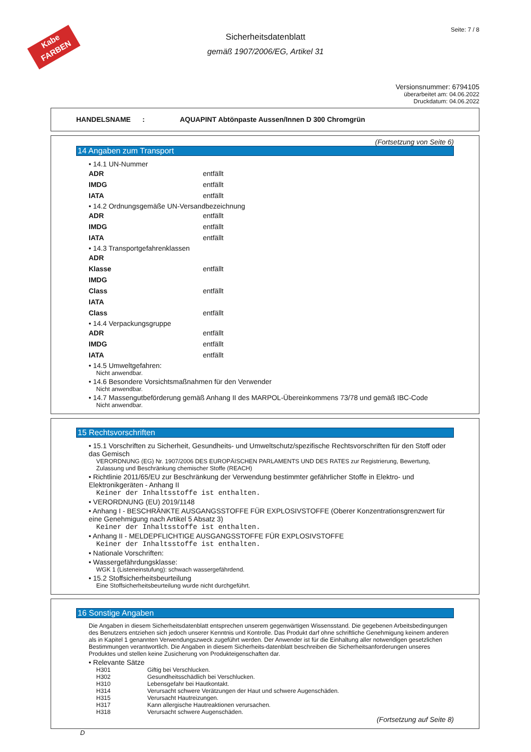Kabe
FARBEN
Seite: 7 / 8
Sicherheitsdatenblatt
gemäß 1907/2006/EG, Artikel 31
Versionsnummer: 6794105
überarbeitet am: 04.06.2022
Druckdatum: 04.06.2022
HANDELSNAME : AQUAPINT Abtönpaste Aussen/Innen D 300 Chromgrün
(Fortsetzung von Seite 6)
14 Angaben zum Transport
• 14.1 UN-Nummer
ADR entfällt
IMDG entfällt
IATA entfällt
• 14.2 Ordnungsgemäße UN-Versandbezeichnung
ADR entfällt
IMDG entfällt
IATA entfällt
• 14.3 Transportgefahrenklassen
ADR
Klasse entfällt
IMDG
Class entfällt
IATA
Class entfällt
• 14.4 Verpackungsgruppe
ADR entfällt
IMDG entfällt
IATA entfällt
• 14.5 Umweltgefahren:
Nicht anwendbar.
• 14.6 Besondere Vorsichtsmaßnahmen für den Verwender
Nicht anwendbar.
• 14.7 Massengutbeförderung gemäß Anhang II des MARPOL-Übereinkommens 73/78 und gemäß IBC-Code
Nicht anwendbar.
15 Rechtsvorschriften
• 15.1 Vorschriften zu Sicherheit, Gesundheits- und Umweltschutz/spezifische Rechtsvorschriften für den Stoff oder das Gemisch
VERORDNUNG (EG) Nr. 1907/2006 DES EUROPÄISCHEN PARLAMENTS UND DES RATES zur Registrierung, Bewertung, Zulassung und Beschränkung chemischer Stoffe (REACH)
• Richtlinie 2011/65/EU zur Beschränkung der Verwendung bestimmter gefährlicher Stoffe in Elektro- und Elektronikgeräten - Anhang II
Keiner der Inhaltsstoffe ist enthalten.
• VERORDNUNG (EU) 2019/1148
• Anhang I - BESCHRÄNKTE AUSGANGSSTOFFE FÜR EXPLOSIVSTOFFE (Oberer Konzentrationsgrenzwert für eine Genehmigung nach Artikel 5 Absatz 3)
Keiner der Inhaltsstoffe ist enthalten.
• Anhang II - MELDEPFLICHTIGE AUSGANGSSTOFFE FÜR EXPLOSIVSTOFFE
Keiner der Inhaltsstoffe ist enthalten.
• Nationale Vorschriften:
• Wassergefährdungsklasse:
WGK 1 (Listeneinstufung): schwach wassergefährdend.
• 15.2 Stoffsicherheitsbeurteilung
Eine Stoffsicherheitsbeurteilung wurde nicht durchgeführt.
16 Sonstige Angaben
Die Angaben in diesem Sicherheitsdatenblatt entsprechen unserem gegenwärtigen Wissensstand. Die gegebenen Arbeitsbedingungen des Benutzers entziehen sich jedoch unserer Kenntnis und Kontrolle. Das Produkt darf ohne schriftliche Genehmigung keinem anderen als in Kapitel 1 genannten Verwendungszweck zugeführt werden. Der Anwender ist für die Einhaltung aller notwendigen gesetzlichen Bestimmungen verantwortlich. Die Angaben in diesem Sicherheits-datenblatt beschreiben die Sicherheitsanforderungen unseres Produktes und stellen keine Zusicherung von Produkteigenschaften dar.
• Relevante Sätze
H301 Giftig bei Verschlucken.
H302 Gesundheitsschädlich bei Verschlucken.
H310 Lebensgefahr bei Hautkontakt.
H314 Verursacht schwere Verätzungen der Haut und schwere Augenschäden.
H315 Verursacht Hautreizungen.
H317 Kann allergische Hautreaktionen verursachen.
H318 Verursacht schwere Augenschäden.
(Fortsetzung auf Seite 8)
D